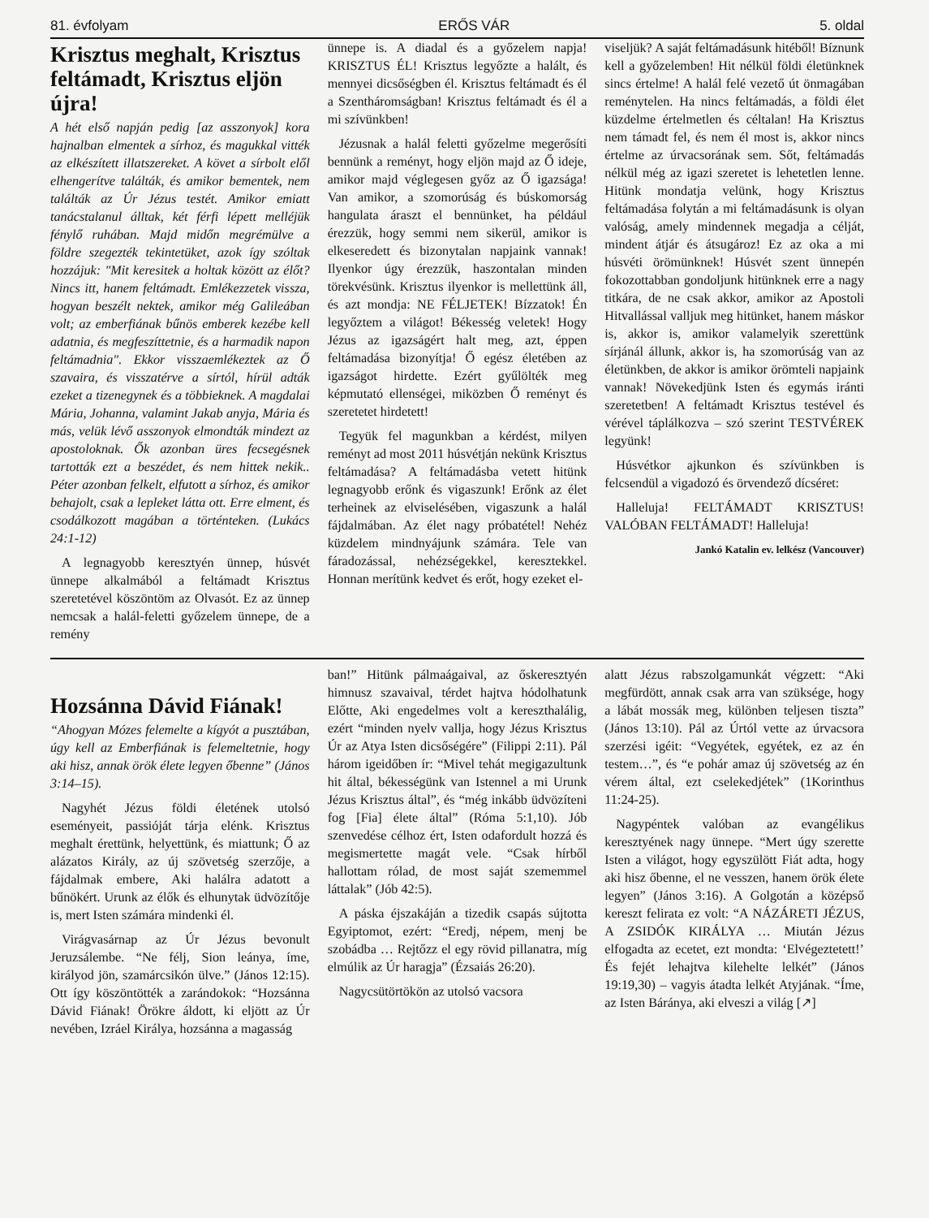81. évfolyam ERŐS VÁR 5. oldal
Krisztus meghalt, Krisztus feltámadt, Krisztus eljön újra!
A hét első napján pedig [az asszonyok] korа hajnalban elmentek a sírhoz, és magukkal vitték az elkészített illatszereket. A követ a sírbolt elől elhengerítve találták, és amikor bementek, nem találták az Úr Jézus testét. Amikor emiatt tanácstalanul álltak, két férfi lépett melléjük fénylő ruhában. Majd midőn megrémülve a földre szegezték tekintetüket, azok így szóltak hozzájuk: "Mit keresitek a holtak között az élőt? Nincs itt, hanem feltámadt. Emlékezzetek vissza, hogyan beszélt nektek, amikor még Galileában volt; az emberfiának bűnös emberek kezébe kell adatnia, és megfeszíttetnie, és a harmadik napon feltámadnia". Ekkor visszaemlékeztek az Ő szavaira, és visszatérve a sírtól, hírül adták ezeket a tizenegynek és a többieknek. A magdalai Mária, Johanna, valamint Jakab anyja, Mária és más, velük lévő asszonyok elmondták mindezt az apostoloknak. Ők azonban üres fecsegésnek tartották ezt a beszédet, és nem hittek nekik.. Péter azonban felkelt, elfutott a sírhoz, és amikor behajolt, csak a lepleket látta ott. Erre elment, és csodálkozott magában a történteken. (Lukács 24:1-12)
A legnagyobb keresztyén ünnep, húsvét ünnepe alkalmából a feltámadt Krisztus szeretetével köszöntöm az Olvasót. Ez az ünnep nemcsak a halál-feletti győzelem ünnepe, de a remény
ünnepe is. A diadal és a győzelem napja! KRISZTUS ÉL! Krisztus legyőzte a halált, és mennyei dicsőségben él. Krisztus feltámadt és él a Szentháromságban! Krisztus feltámadt és él a mi szívünkben!
Jézusnak a halál feletti győzelme megerősíti bennünk a reményt, hogy eljön majd az Ő ideje, amikor majd véglegesen győz az Ő igazsága! Van amikor, a szomorúság és búskomorság hangulata áraszt el bennünket, ha például érezzük, hogy semmi nem sikerül, amikor is elkeseredett és bizonytalan napjaink vannak! Ilyenkor úgy érezzük, haszontalan minden törekvésünk. Krisztus ilyenkor is mellettünk áll, és azt mondja: NE FÉLJETEK! Bízzatok! Én legyőztem a világot! Békesség veletek! Hogy Jézus az igazságért halt meg, azt, éppen feltámadása bizonyítja! Ő egész életében az igazságot hirdette. Ezért gyűlölték meg képmutató ellenségei, miközben Ő reményt és szeretetet hirdetett!
Tegyük fel magunkban a kérdést, milyen reményt ad most 2011 húsvétján nekünk Krisztus feltámadása? A feltámadásba vetett hitünk legnagyobb erőnk és vigaszunk! Erőnk az élet terheinek az elviselésében, vigaszunk a halál fájdalmában. Az élet nagy próbatétel! Nehéz küzdelem mindnyájunk számára. Tele van fáradozással, nehézségekkel, keresztekkel. Honnan merítünk kedvet és erőt, hogy ezeket el-
viseljük? A saját feltámadásunk hitéből! Bíznunk kell a győzelemben! Hit nélkül földi életünknek sincs értelme! A halál felé vezető út önmagában reménytelen. Ha nincs feltámadás, a földi élet küzdelme értelmetlen és céltalan! Ha Krisztus nem támadt fel, és nem él most is, akkor nincs értelme az úrvacsorának sem. Sőt, feltámadás nélkül még az igazi szeretet is lehetetlen lenne. Hitünk mondatja velünk, hogy Krisztus feltámadása folytán a mi feltámadásunk is olyan valóság, amely mindennek megadja a célját, mindent átjár és átsugároz! Ez az oka a mi húsvéti örömünknek! Húsvét szent ünnepén fokozottabban gondoljunk hitünknek erre a nagy titkára, de ne csak akkor, amikor az Apostoli Hitvallással valljuk meg hitünket, hanem máskor is, akkor is, amikor valamelyik szerettünk sírjánál állunk, akkor is, ha szomorúság van az életünkben, de akkor is amikor örömteli napjaink vannak! Növekedjünk Isten és egymás iránti szeretetben! A feltámadt Krisztus testével és vérével táplálkozva – szó szerint TESTVÉREK legyünk!
Húsvétkor ajkunkon és szívünkben is felcsendül a vigadozó és örvendező dícséret:
Halleluja! FELTÁMADT KRISZTUS! VALÓBAN FELTÁMADT! Halleluja!
Jankó Katalin ev. lelkész (Vancouver)
Hozsánna Dávid Fiának!
“Ahogyan Mózes felemelte a kígyót a pusztában, úgy kell az Emberfiának is felemeltetnie, hogy aki hisz, annak örök élete legyen őbenne” (János 3:14–15).
Nagyhét Jézus földi életének utolsó eseményeit, passióját tárja elénk. Krisztus meghalt érettünk, helyettünk, és miattunk; Ő az alázatos Király, az új szövetség szerzője, a fájdalmak embere, Aki halálra adatott a bűnökért. Urunk az élők és elhunytak üdvözítője is, mert Isten számára mindenki él.
Virágvasárnap az Úr Jézus bevonult Jeruzsálembe. “Ne félj, Sion leánya, íme, királyod jön, szamárcsikón ülve.” (János 12:15). Ott így köszöntötték a zarándokok: “Hozsánna Dávid Fiának! Örökre áldott, ki eljött az Úr nevében, Izráel Királya, hozsánna a magasság
ban!” Hitünk pálmaágaival, az őskeresztyén himnusz szavaival, térdet hajtva hódolhatunk Előtte, Aki engedelmes volt a kereszthalálig, ezért “minden nyelv vallja, hogy Jézus Krisztus Úr az Atya Isten dicsőségére” (Filippi 2:11). Pál három igeidőben ír: “Mivel tehát megigazultunk hit által, békességünk van Istennel a mi Urunk Jézus Krisztus által”, és “még inkább üdvözíteni fog [Fia] élete által” (Róma 5:1,10). Jób szenvedése célhoz ért, Isten odafordult hozzá és megismertette magát vele. “Csak hírből hallottam rólad, de most saját szememmel láttalak” (Jób 42:5).
A páska éjszakáján a tizedik csapás sújtotta Egyiptomot, ezért: “Eredj, népem, menj be szobádba … Rejtőzz el egy rövid pillanatra, míg elmúlik az Úr haragja” (Ézsaiás 26:20).
Nagycsütörtökön az utolsó vacsora
alatt Jézus rabszolgamunkát végzett: “Aki megfürdött, annak csak arra van szüksége, hogy a lábát mossák meg, különben teljesen tiszta” (János 13:10). Pál az Úrtól vette az úrvacsora szerzési igéit: “Vegyétek, egyétek, ez az én testem…”, és “e pohár amaz új szövetség az én vérem által, ezt cselekedjétek” (1Korinthus 11:24-25).
Nagypéntek valóban az evangélikus keresztyének nagy ünnepe. “Mert úgy szerette Isten a világot, hogy egyszülött Fiát adta, hogy aki hisz őbenne, el ne vesszen, hanem örök élete legyen” (János 3:16). A Golgotán a középső kereszt felirata ez volt: “A NÁZÁRETI JÉZUS, A ZSIDÓK KIRÁLYA … Miután Jézus elfogadta az ecetet, ezt mondta: ‘Elvégeztetett!’ És fejét lehajtva kilehelte lelkét” (János 19:19,30) – vagyis átadta lelkét Atyjának. “Íme, az Isten Báránya, aki elveszi a világ [↗]